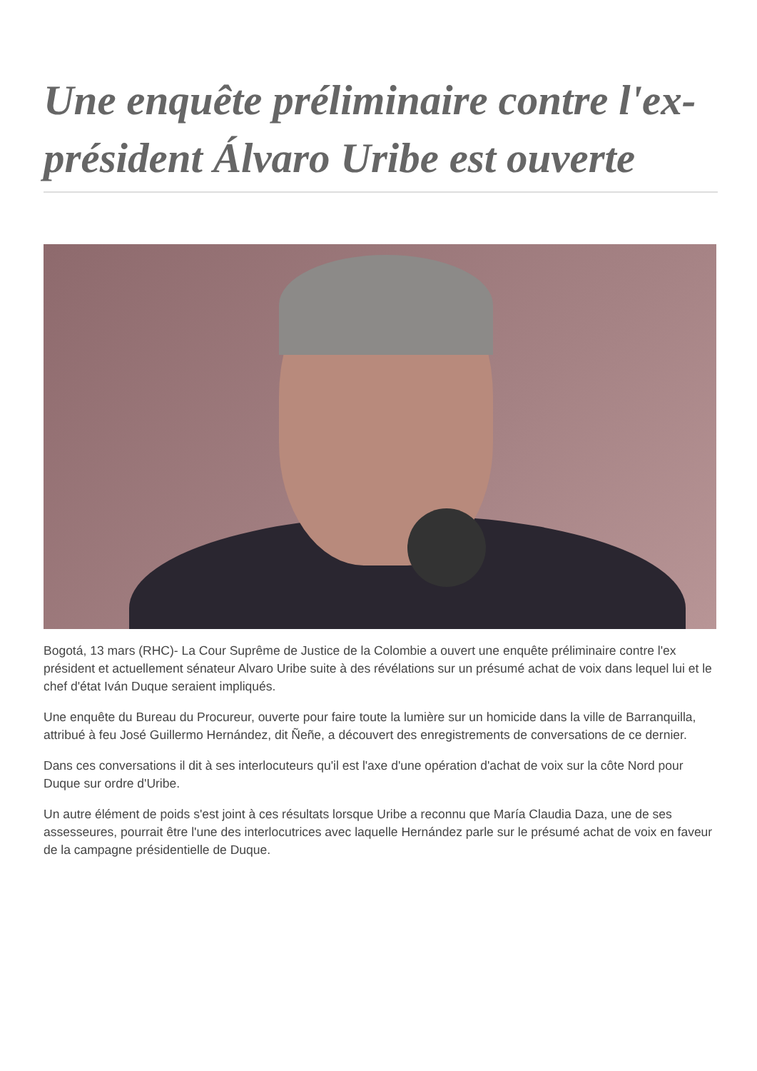Une enquête préliminaire contre l'ex-président Álvaro Uribe est ouverte
Bogotá, 13 mars (RHC)- La Cour Suprême de Justice de la Colombie a ouvert une enquête préliminaire contre l'ex président et actuellement sénateur Alvaro Uribe suite à des révélations sur un présumé achat de voix dans lequel lui et le chef d'état Iván Duque seraient impliqués.
Une enquête du Bureau du Procureur, ouverte pour faire toute la lumière sur un homicide dans la ville de Barranquilla, attribué à feu José Guillermo Hernández, dit Ñeñe, a découvert des enregistrements de conversations de ce dernier.
Dans ces conversations il dit à ses interlocuteurs qu'il est l'axe d'une opération d'achat de voix sur la côte Nord pour Duque sur ordre d'Uribe.
Un autre élément de poids s'est joint à ces résultats lorsque Uribe a reconnu que María Claudia Daza, une de ses assesseures, pourrait être l'une des interlocutrices avec laquelle Hernández parle sur le présumé achat de voix en faveur de la campagne présidentielle de Duque.